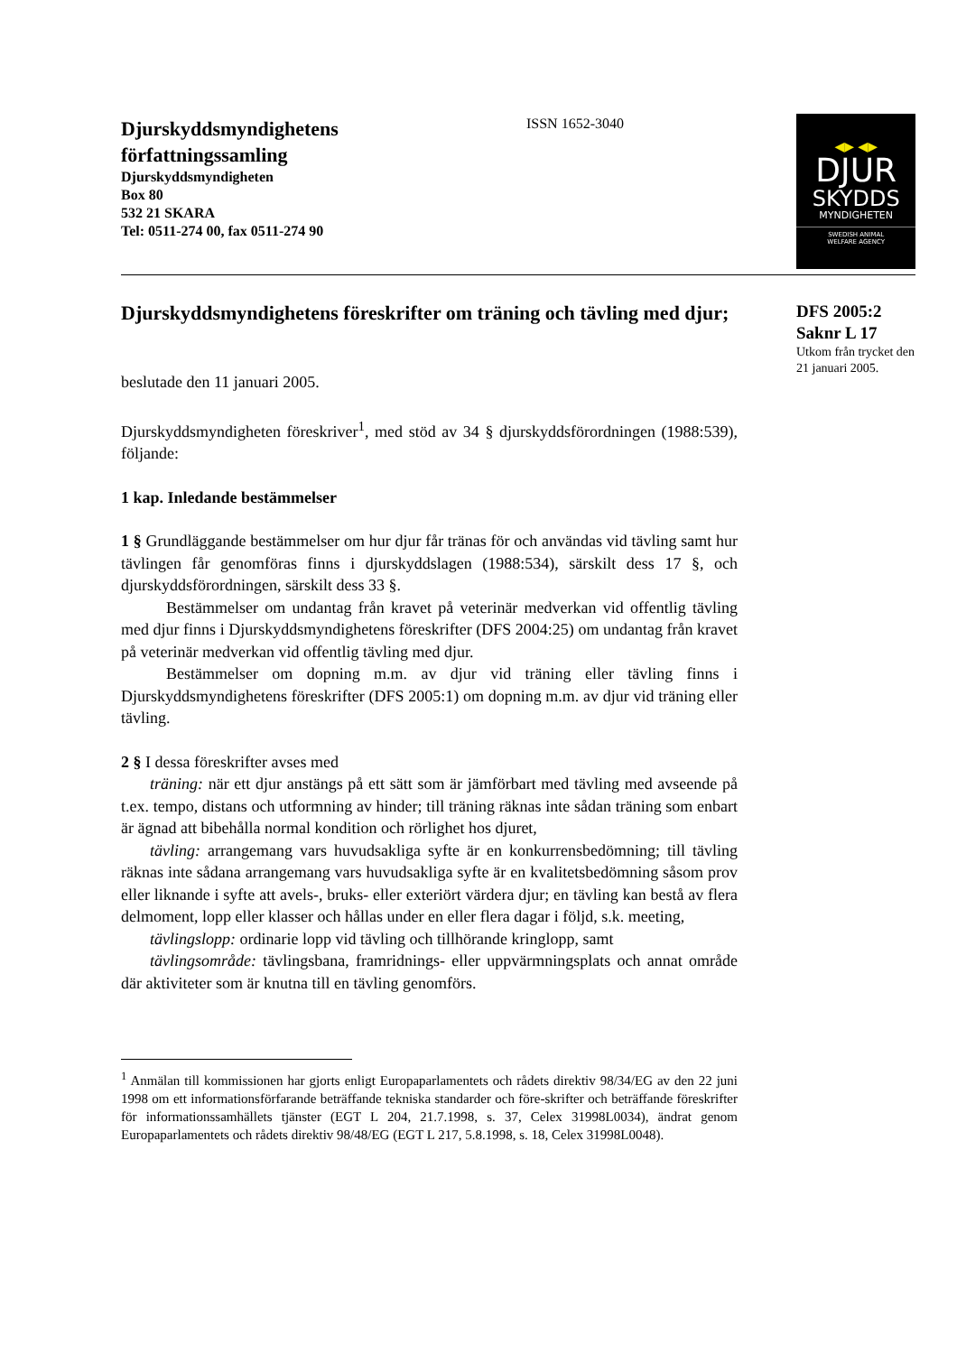Djurskyddsmyndighetens
författningssamling
Djurskyddsmyndigheten
Box 80
532 21 SKARA
Tel: 0511-274 00, fax 0511-274 90
ISSN 1652-3040
◀▶ ◀▶
DJUR
SKYDDS
MYNDIGHETEN
SWEDISH ANIMAL
WELFARE AGENCY
Djurskyddsmyndighetens föreskrifter om träning och tävling med djur;
beslutade den 11 januari 2005.
Djurskyddsmyndigheten föreskriver<sup>1</sup>, med stöd av 34 § djurskyddsförordningen (1988:539), följande:
1 kap. Inledande bestämmelser
1 § Grundläggande bestämmelser om hur djur får tränas för och användas vid tävling samt hur tävlingen får genomföras finns i djurskyddslagen (1988:534), särskilt dess 17 §, och djurskyddsförordningen, särskilt dess 33 §.
Bestämmelser om undantag från kravet på veterinär medverkan vid offentlig tävling med djur finns i Djurskyddsmyndighetens föreskrifter (DFS 2004:25) om undantag från kravet på veterinär medverkan vid offentlig tävling med djur.
Bestämmelser om dopning m.m. av djur vid träning eller tävling finns i Djurskyddsmyndighetens föreskrifter (DFS 2005:1) om dopning m.m. av djur vid träning eller tävling.
2 § I dessa föreskrifter avses med
träning: när ett djur anstängs på ett sätt som är jämförbart med tävling med avseende på t.ex. tempo, distans och utformning av hinder; till träning räknas inte sådan träning som enbart är ägnad att bibehålla normal kondition och rörlighet hos djuret,
tävling: arrangemang vars huvudsakliga syfte är en konkurrensbedömning; till tävling räknas inte sådana arrangemang vars huvudsakliga syfte är en kvalitetsbedömning såsom prov eller liknande i syfte att avels-, bruks- eller exteriört värdera djur; en tävling kan bestå av flera delmoment, lopp eller klasser och hållas under en eller flera dagar i följd, s.k. meeting,
tävlingslopp: ordinarie lopp vid tävling och tillhörande kringlopp, samt
tävlingsområde: tävlingsbana, framridnings- eller uppvärmningsplats och annat område där aktiviteter som är knutna till en tävling genomförs.
<sup>1</sup> Anmälan till kommissionen har gjorts enligt Europaparlamentets och rådets direktiv 98/34/EG av den 22 juni 1998 om ett informationsförfarande beträffande tekniska standarder och före-skrifter och beträffande föreskrifter för informationssamhällets tjänster (EGT L 204, 21.7.1998, s. 37, Celex 31998L0034), ändrat genom Europaparlamentets och rådets direktiv 98/48/EG (EGT L 217, 5.8.1998, s. 18, Celex 31998L0048).
DFS 2005:2
Saknr L 17
Utkom från trycket den 21 januari 2005.